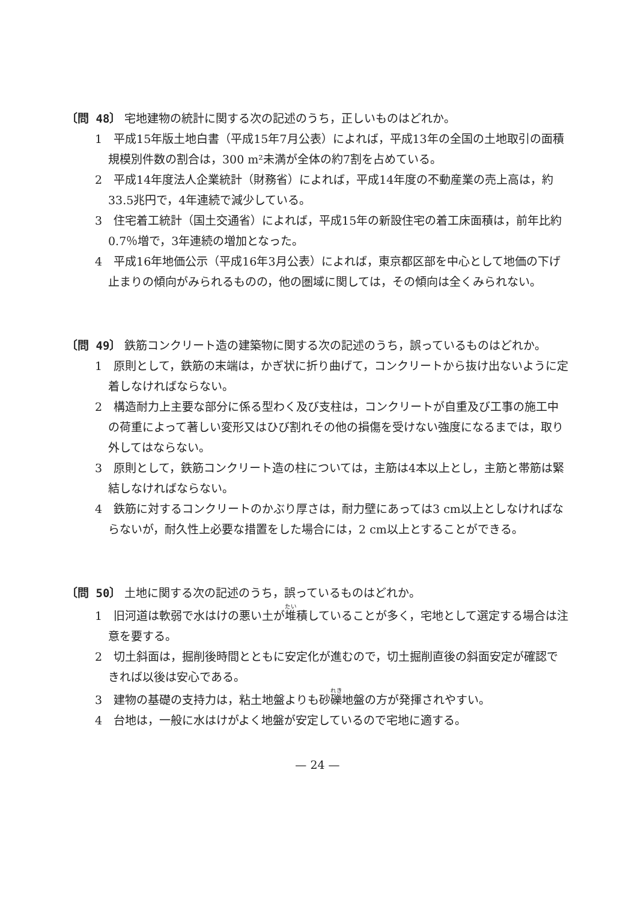〔問 48〕 宅地建物の統計に関する次の記述のうち，正しいものはどれか。
1　平成15年版土地白書（平成15年7月公表）によれば，平成13年の全国の土地取引の面積規模別件数の割合は，300 m²未満が全体の約7割を占めている。
2　平成14年度法人企業統計（財務省）によれば，平成14年度の不動産業の売上高は，約33.5兆円で，4年連続で減少している。
3　住宅着工統計（国土交通省）によれば，平成15年の新設住宅の着工床面積は，前年比約0.7％増で，3年連続の増加となった。
4　平成16年地価公示（平成16年3月公表）によれば，東京都区部を中心として地価の下げ止まりの傾向がみられるものの，他の圏域に関しては，その傾向は全くみられない。
〔問 49〕 鉄筋コンクリート造の建築物に関する次の記述のうち，誤っているものはどれか。
1　原則として，鉄筋の末端は，かぎ状に折り曲げて，コンクリートから抜け出ないように定着しなければならない。
2　構造耐力上主要な部分に係る型わく及び支柱は，コンクリートが自重及び工事の施工中の荷重によって著しい変形又はひび割れその他の損傷を受けない強度になるまでは，取り外してはならない。
3　原則として，鉄筋コンクリート造の柱については，主筋は4本以上とし，主筋と帯筋は緊結しなければならない。
4　鉄筋に対するコンクリートのかぶり厚さは，耐力壁にあっては3 cm以上としなければならないが，耐久性上必要な措置をした場合には，2 cm以上とすることができる。
〔問 50〕 土地に関する次の記述のうち，誤っているものはどれか。
1　旧河道は軟弱で水はけの悪い土が堆積していることが多く，宅地として選定する場合は注意を要する。
2　切土斜面は，掘削後時間とともに安定化が進むので，切土掘削直後の斜面安定が確認できれば以後は安心である。
3　建物の基礎の支持力は，粘土地盤よりも砂礫地盤の方が発揮されやすい。
4　台地は，一般に水はけがよく地盤が安定しているので宅地に適する。
— 24 —